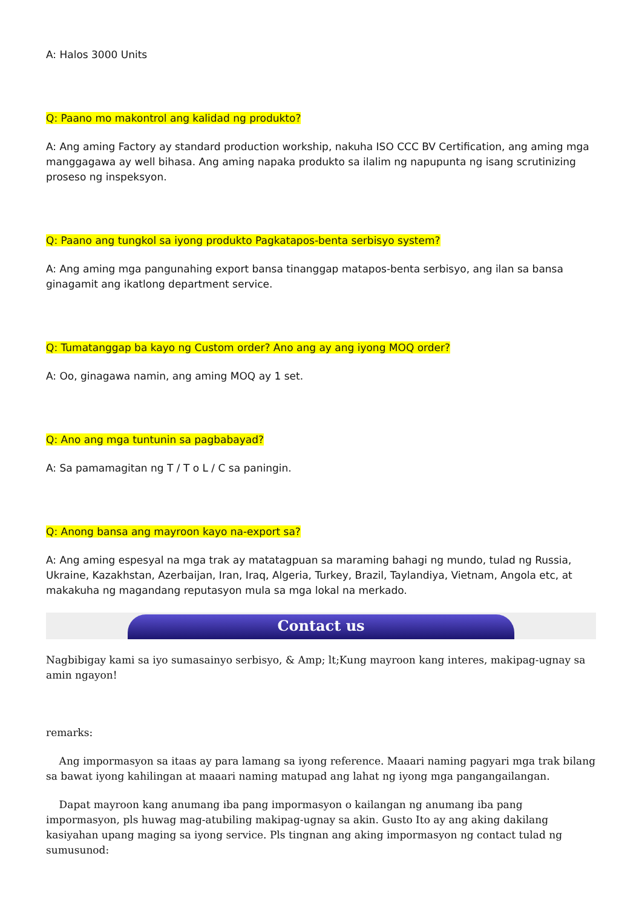A: Halos 3000 Units
Q: Paano mo makontrol ang kalidad ng produkto?
A: Ang aming Factory ay standard production workship, nakuha ISO CCC BV Certification, ang aming mga manggagawa ay well bihasa. Ang aming napaka produkto sa ilalim ng napupunta ng isang scrutinizing proseso ng inspeksyon.
Q: Paano ang tungkol sa iyong produkto Pagkatapos-benta serbisyo system?
A: Ang aming mga pangunahing export bansa tinanggap matapos-benta serbisyo, ang ilan sa bansa ginagamit ang ikatlong department service.
Q: Tumatanggap ba kayo ng Custom order? Ano ang ay ang iyong MOQ order?
A: Oo, ginagawa namin, ang aming MOQ ay 1 set.
Q: Ano ang mga tuntunin sa pagbabayad?
A: Sa pamamagitan ng T / T o L / C sa paningin.
Q: Anong bansa ang mayroon kayo na-export sa?
A: Ang aming espesyal na mga trak ay matatagpuan sa maraming bahagi ng mundo, tulad ng Russia, Ukraine, Kazakhstan, Azerbaijan, Iran, Iraq, Algeria, Turkey, Brazil, Taylandiya, Vietnam, Angola etc, at makakuha ng magandang reputasyon mula sa mga lokal na merkado.
Contact us
Nagbibigay kami sa iyo sumasainyo serbisyo, & Amp; lt;Kung mayroon kang interes, makipag-ugnay sa amin ngayon!
remarks:
Ang impormasyon sa itaas ay para lamang sa iyong reference. Maaari naming pagyari mga trak bilang sa bawat iyong kahilingan at maaari naming matupad ang lahat ng iyong mga pangangailangan.
Dapat mayroon kang anumang iba pang impormasyon o kailangan ng anumang iba pang impormasyon, pls huwag mag-atubiling makipag-ugnay sa akin. Gusto Ito ay ang aking dakilang kasiyahan upang maging sa iyong service. Pls tingnan ang aking impormasyon ng contact tulad ng sumusunod: